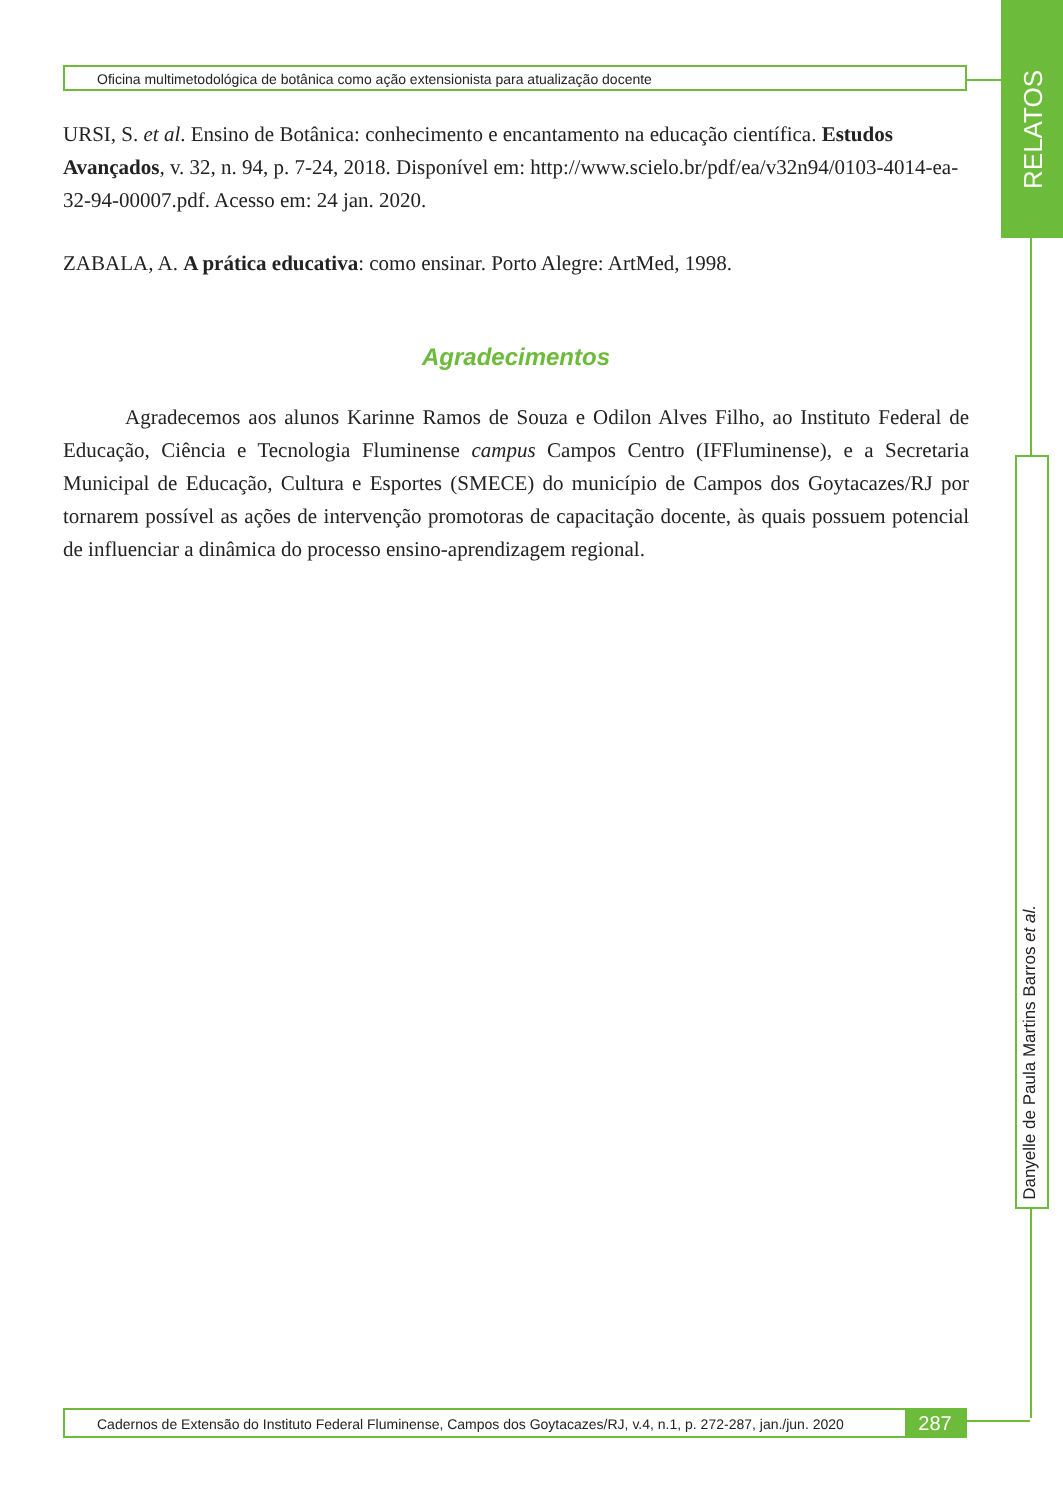Oficina multimetodológica de botânica como ação extensionista para atualização docente
URSI, S. et al. Ensino de Botânica: conhecimento e encantamento na educação científica. Estudos Avançados, v. 32, n. 94, p. 7-24, 2018. Disponível em: http://www.scielo.br/pdf/ea/v32n94/0103-4014-ea-32-94-00007.pdf. Acesso em: 24 jan. 2020.
ZABALA, A. A prática educativa: como ensinar. Porto Alegre: ArtMed, 1998.
Agradecimentos
Agradecemos aos alunos Karinne Ramos de Souza e Odilon Alves Filho, ao Instituto Federal de Educação, Ciência e Tecnologia Fluminense campus Campos Centro (IFFluminense), e a Secretaria Municipal de Educação, Cultura e Esportes (SMECE) do município de Campos dos Goytacazes/RJ por tornarem possível as ações de intervenção promotoras de capacitação docente, às quais possuem potencial de influenciar a dinâmica do processo ensino-aprendizagem regional.
RELATOS
Danyelle de Paula Martins Barros et al.
Cadernos de Extensão do Instituto Federal Fluminense, Campos dos Goytacazes/RJ, v.4, n.1, p. 272-287, jan./jun. 2020
287